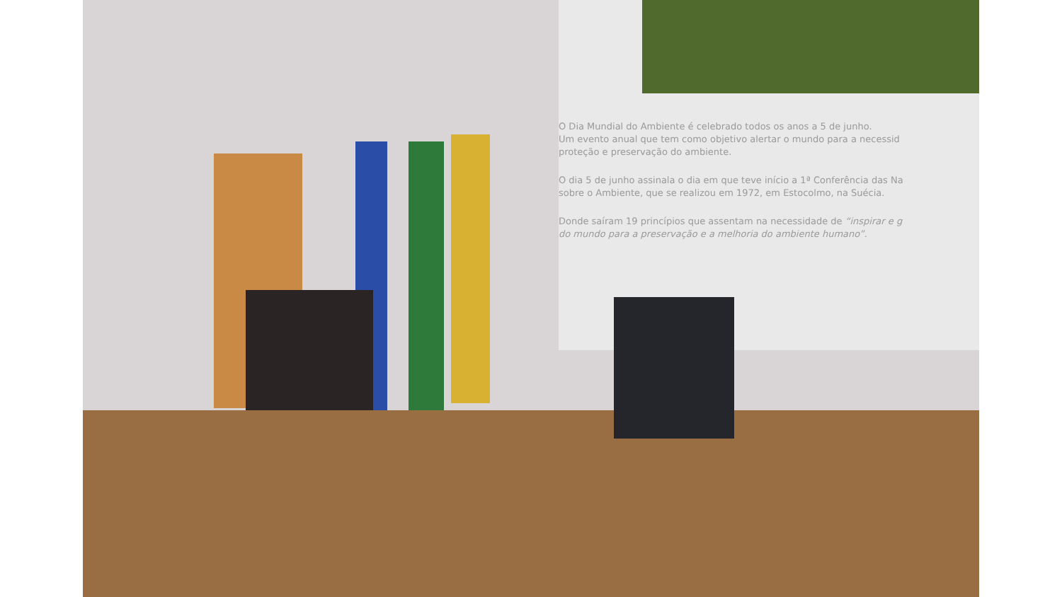O Dia Mundial do Ambiente é celebrado todos os anos a 5 de junho.
Um evento anual que tem como objetivo alertar o mundo para a necessid
proteção e preservação do ambiente.
O dia 5 de junho assinala o dia em que teve início a 1ª Conferência das Na
sobre o Ambiente, que se realizou em 1972, em Estocolmo, na Suécia.
Donde saíram 19 princípios que assentam na necessidade de “inspirar e g
do mundo para a preservação e a melhoria do ambiente humano”.